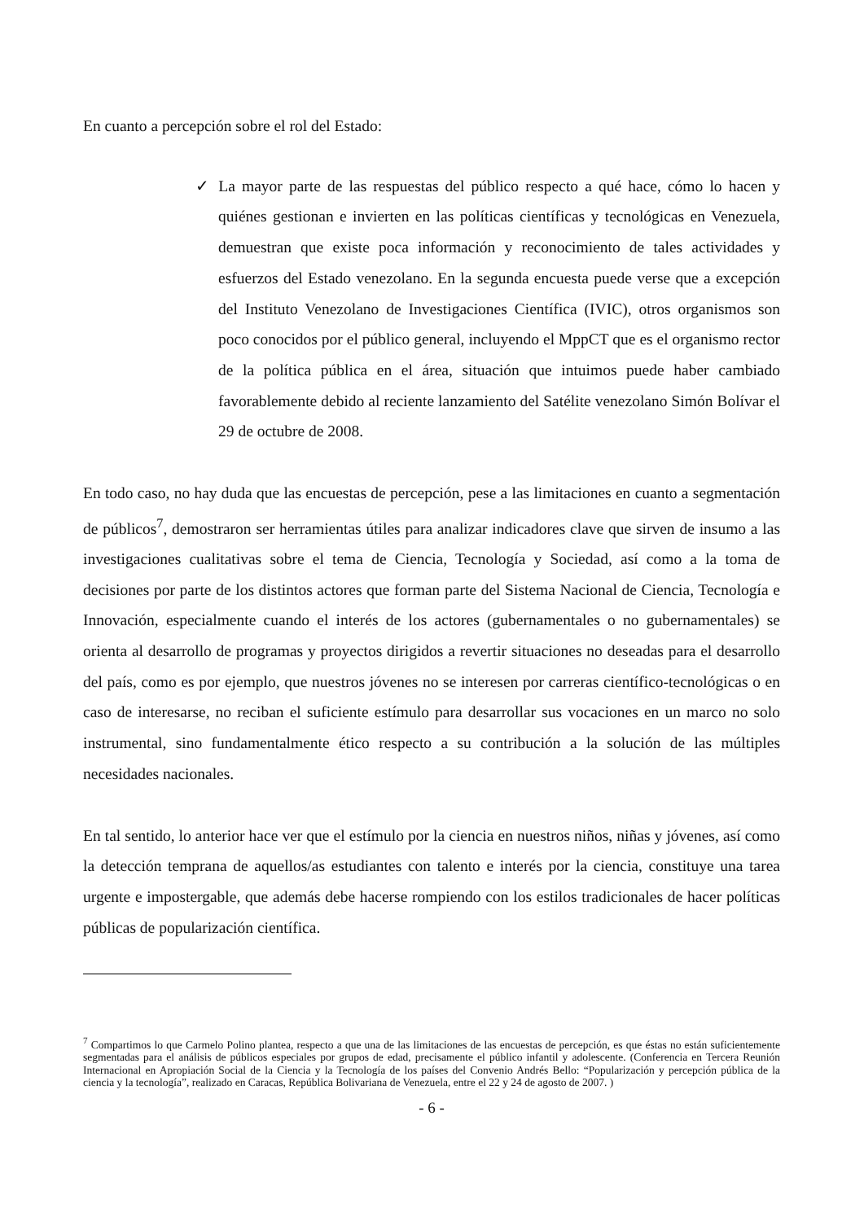En cuanto a percepción sobre el rol del Estado:
✓ La mayor parte de las respuestas del público respecto a qué hace, cómo lo hacen y quiénes gestionan e invierten en las políticas científicas y tecnológicas en Venezuela, demuestran que existe poca información y reconocimiento de tales actividades y esfuerzos del Estado venezolano. En la segunda encuesta puede verse que a excepción del Instituto Venezolano de Investigaciones Científica (IVIC), otros organismos son poco conocidos por el público general, incluyendo el MppCT que es el organismo rector de la política pública en el área, situación que intuimos puede haber cambiado favorablemente debido al reciente lanzamiento del Satélite venezolano Simón Bolívar el 29 de octubre de 2008.
En todo caso, no hay duda que las encuestas de percepción, pese a las limitaciones en cuanto a segmentación de públicos<sup>7</sup>, demostraron ser herramientas útiles para analizar indicadores clave que sirven de insumo a las investigaciones cualitativas sobre el tema de Ciencia, Tecnología y Sociedad, así como a la toma de decisiones por parte de los distintos actores que forman parte del Sistema Nacional de Ciencia, Tecnología e Innovación, especialmente cuando el interés de los actores (gubernamentales o no gubernamentales) se orienta al desarrollo de programas y proyectos dirigidos a revertir situaciones no deseadas para el desarrollo del país, como es por ejemplo, que nuestros jóvenes no se interesen por carreras científico-tecnológicas o en caso de interesarse, no reciban el suficiente estímulo para desarrollar sus vocaciones en un marco no solo instrumental, sino fundamentalmente ético respecto a su contribución a la solución de las múltiples necesidades nacionales.
En tal sentido, lo anterior hace ver que el estímulo por la ciencia en nuestros niños, niñas y jóvenes, así como la detección temprana de aquellos/as estudiantes con talento e interés por la ciencia, constituye una tarea urgente e impostergable, que además debe hacerse rompiendo con los estilos tradicionales de hacer políticas públicas de popularización científica.
<sup>7</sup> Compartimos lo que Carmelo Polino plantea, respecto a que una de las limitaciones de las encuestas de percepción, es que éstas no están suficientemente segmentadas para el análisis de públicos especiales por grupos de edad, precisamente el público infantil y adolescente. (Conferencia en Tercera Reunión Internacional en Apropiación Social de la Ciencia y la Tecnología de los países del Convenio Andrés Bello: “Popularización y percepción pública de la ciencia y la tecnología”, realizado en Caracas, República Bolivariana de Venezuela, entre el 22 y 24 de agosto de 2007. )
- 6 -